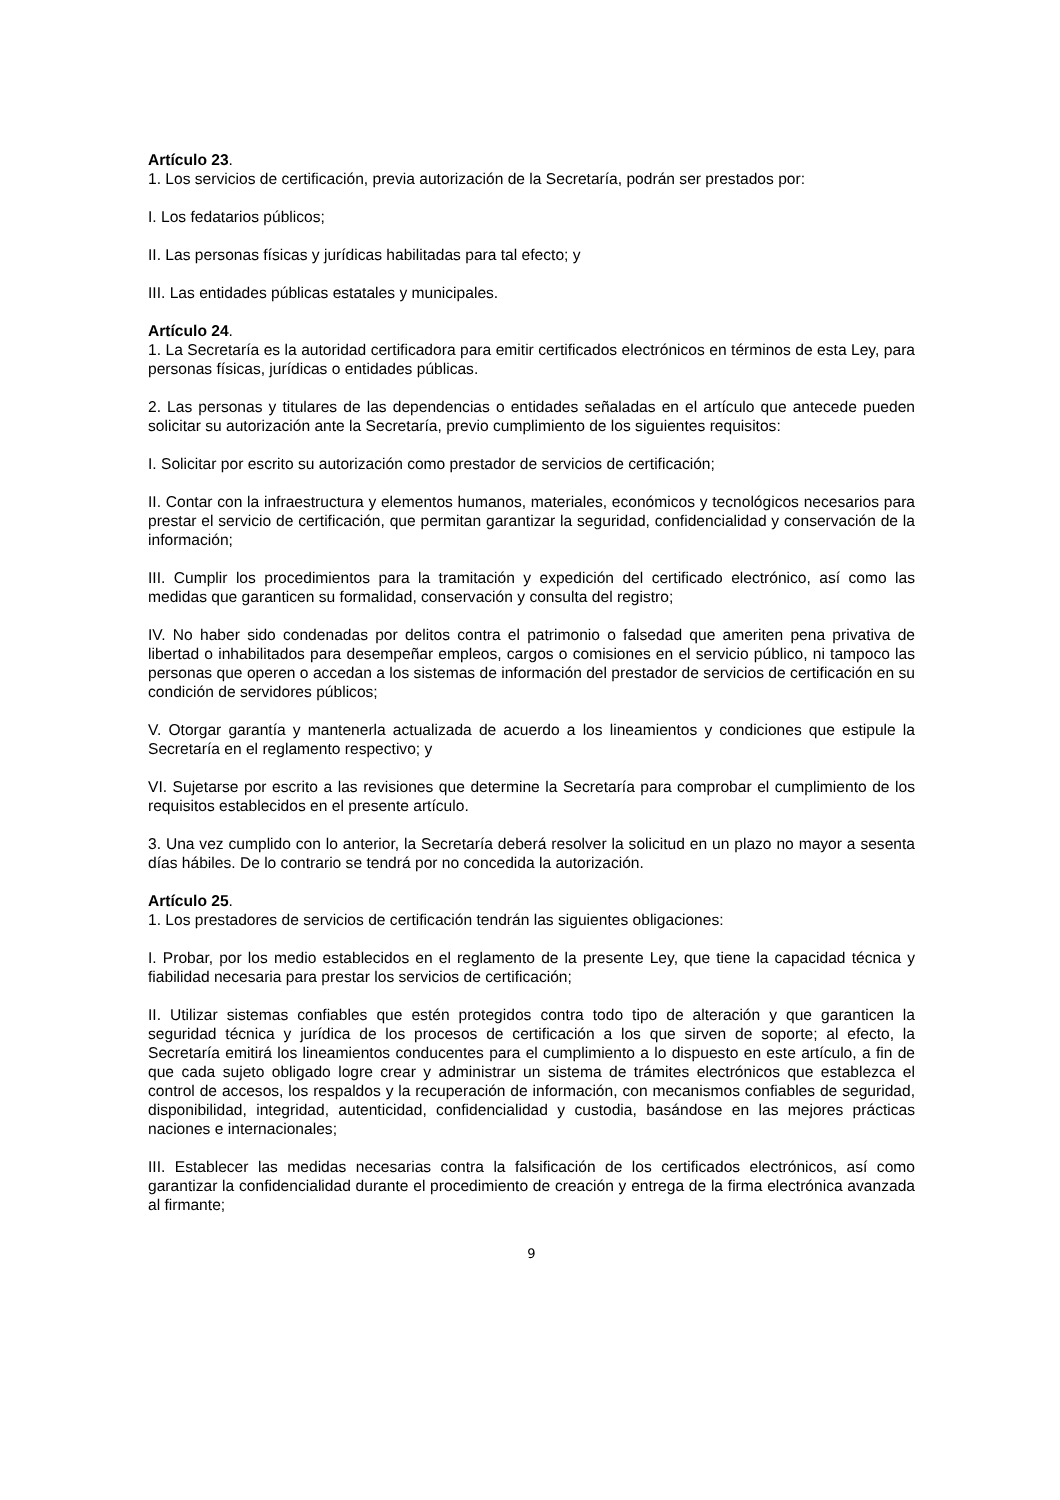Artículo 23.
1. Los servicios de certificación, previa autorización de la Secretaría, podrán ser prestados por:
I. Los fedatarios públicos;
II. Las personas físicas y jurídicas habilitadas para tal efecto; y
III. Las entidades públicas estatales y municipales.
Artículo 24.
1. La Secretaría es la autoridad certificadora para emitir certificados electrónicos en términos de esta Ley, para personas físicas, jurídicas o entidades públicas.
2. Las personas y titulares de las dependencias o entidades señaladas en el artículo que antecede pueden solicitar su autorización ante la Secretaría, previo cumplimiento de los siguientes requisitos:
I. Solicitar por escrito su autorización como prestador de servicios de certificación;
II. Contar con la infraestructura y elementos humanos, materiales, económicos y tecnológicos necesarios para prestar el servicio de certificación, que permitan garantizar la seguridad, confidencialidad y conservación de la información;
III. Cumplir los procedimientos para la tramitación y expedición del certificado electrónico, así como las medidas que garanticen su formalidad, conservación y consulta del registro;
IV. No haber sido condenadas por delitos contra el patrimonio o falsedad que ameriten pena privativa de libertad o inhabilitados para desempeñar empleos, cargos o comisiones en el servicio público, ni tampoco las personas que operen o accedan a los sistemas de información del prestador de servicios de certificación en su condición de servidores públicos;
V. Otorgar garantía y mantenerla actualizada de acuerdo a los lineamientos y condiciones que estipule la Secretaría en el reglamento respectivo; y
VI. Sujetarse por escrito a las revisiones que determine la Secretaría para comprobar el cumplimiento de los requisitos establecidos en el presente artículo.
3. Una vez cumplido con lo anterior, la Secretaría deberá resolver la solicitud en un plazo no mayor a sesenta días hábiles. De lo contrario se tendrá por no concedida la autorización.
Artículo 25.
1. Los prestadores de servicios de certificación tendrán las siguientes obligaciones:
I. Probar, por los medio establecidos en el reglamento de la presente Ley, que tiene la capacidad técnica y fiabilidad necesaria para prestar los servicios de certificación;
II. Utilizar sistemas confiables que estén protegidos contra todo tipo de alteración y que garanticen la seguridad técnica y jurídica de los procesos de certificación a los que sirven de soporte; al efecto, la Secretaría emitirá los lineamientos conducentes para el cumplimiento a lo dispuesto en este artículo, a fin de que cada sujeto obligado logre crear y administrar un sistema de trámites electrónicos que establezca el control de accesos, los respaldos y la recuperación de información, con mecanismos confiables de seguridad, disponibilidad, integridad, autenticidad, confidencialidad y custodia, basándose en las mejores prácticas naciones e internacionales;
III. Establecer las medidas necesarias contra la falsificación de los certificados electrónicos, así como garantizar la confidencialidad durante el procedimiento de creación y entrega de la firma electrónica avanzada al firmante;
9